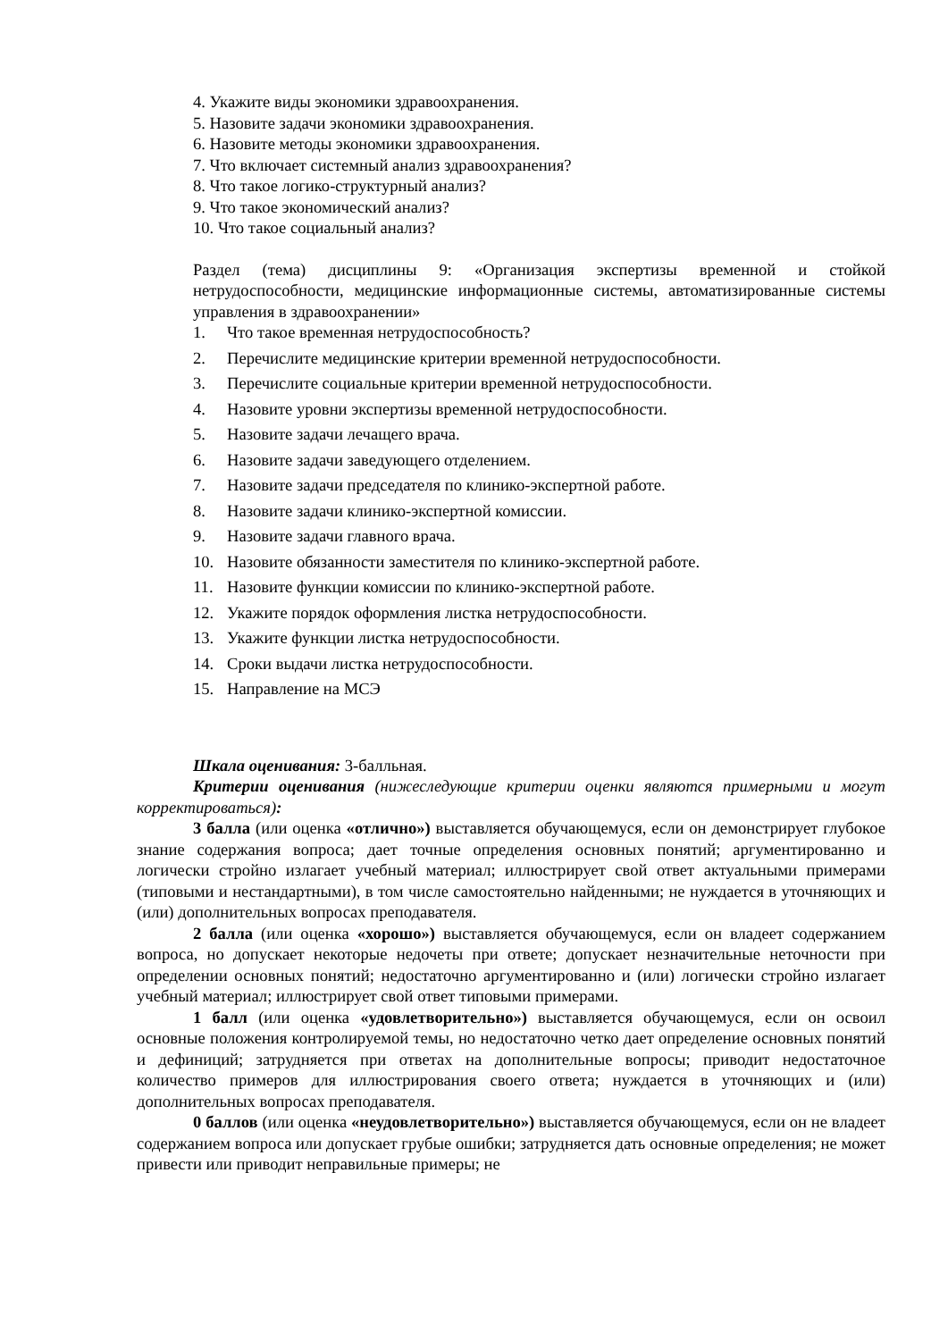4. Укажите виды экономики здравоохранения.
5. Назовите задачи экономики здравоохранения.
6. Назовите методы экономики здравоохранения.
7. Что включает системный анализ здравоохранения?
8. Что такое логико-структурный анализ?
9. Что такое экономический анализ?
10. Что такое социальный анализ?
Раздел (тема) дисциплины 9: «Организация экспертизы временной и стойкой нетрудоспособности, медицинские информационные системы, автоматизированные системы управления в здравоохранении»
1. Что такое временная нетрудоспособность?
2. Перечислите медицинские критерии временной нетрудоспособности.
3. Перечислите социальные критерии временной нетрудоспособности.
4. Назовите уровни экспертизы временной нетрудоспособности.
5. Назовите задачи лечащего врача.
6. Назовите задачи заведующего отделением.
7. Назовите задачи председателя по клинико-экспертной работе.
8. Назовите задачи клинико-экспертной комиссии.
9. Назовите задачи главного врача.
10. Назовите обязанности заместителя по клинико-экспертной работе.
11. Назовите функции комиссии по клинико-экспертной работе.
12. Укажите порядок оформления листка нетрудоспособности.
13. Укажите функции листка нетрудоспособности.
14. Сроки выдачи листка нетрудоспособности.
15. Направление на МСЭ
Шкала оценивания: 3-балльная.
Критерии оценивания (нижеследующие критерии оценки являются примерными и могут корректироваться):
3 балла (или оценка «отлично») выставляется обучающемуся, если он демонстрирует глубокое знание содержания вопроса; дает точные определения основных понятий; аргументированно и логически стройно излагает учебный материал; иллюстрирует свой ответ актуальными примерами (типовыми и нестандартными), в том числе самостоятельно найденными; не нуждается в уточняющих и (или) дополнительных вопросах преподавателя.
2 балла (или оценка «хорошо») выставляется обучающемуся, если он владеет содержанием вопроса, но допускает некоторые недочеты при ответе; допускает незначительные неточности при определении основных понятий; недостаточно аргументированно и (или) логически стройно излагает учебный материал; иллюстрирует свой ответ типовыми примерами.
1 балл (или оценка «удовлетворительно») выставляется обучающемуся, если он освоил основные положения контролируемой темы, но недостаточно четко дает определение основных понятий и дефиниций; затрудняется при ответах на дополнительные вопросы; приводит недостаточное количество примеров для иллюстрирования своего ответа; нуждается в уточняющих и (или) дополнительных вопросах преподавателя.
0 баллов (или оценка «неудовлетворительно») выставляется обучающемуся, если он не владеет содержанием вопроса или допускает грубые ошибки; затрудняется дать основные определения; не может привести или приводит неправильные примеры; не